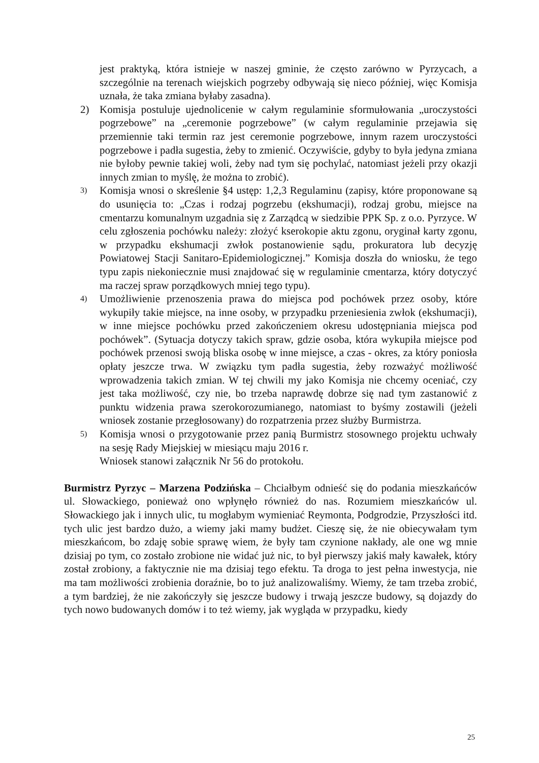jest praktyką, która istnieje w naszej gminie, że często zarówno w Pyrzycach, a szczególnie na terenach wiejskich pogrzeby odbywają się nieco później, więc Komisja uznała, że taka zmiana byłaby zasadna).
2) Komisja postuluje ujednolicenie w całym regulaminie sformułowania „uroczystości pogrzebowe” na „ceremonie pogrzebowe” (w całym regulaminie przejawia się przemiennie taki termin raz jest ceremonie pogrzebowe, innym razem uroczystości pogrzebowe i padła sugestia, żeby to zmienić. Oczywiście, gdyby to była jedyna zmiana nie byłoby pewnie takiej woli, żeby nad tym się pochylać, natomiast jeżeli przy okazji innych zmian to myślę, że można to zrobić).
3)
Komisja wnosi o skreślenie §4 ustęp: 1,2,3 Regulaminu (zapisy, które proponowane są do usunięcia to: „Czas i rodzaj pogrzebu (ekshumacji), rodzaj grobu, miejsce na cmentarzu komunalnym uzgadnia się z Zarządcą w siedzibie PPK Sp. z o.o. Pyrzyce. W celu zgłoszenia pochówku należy: złożyć kserokopie aktu zgonu, oryginał karty zgonu, w przypadku ekshumacji zwłok postanowienie sądu, prokuratora lub decyzję Powiatowej Stacji Sanitaro-Epidemiologicznej.” Komisja doszła do wniosku, że tego typu zapis niekoniecznie musi znajdować się w regulaminie cmentarza, który dotyczyć ma raczej spraw porządkowych mniej tego typu).
4)
Umożliwienie przenoszenia prawa do miejsca pod pochówek przez osoby, które wykupiły takie miejsce, na inne osoby, w przypadku przeniesienia zwłok (ekshumacji), w inne miejsce pochówku przed zakończeniem okresu udostępniania miejsca pod pochówek”. (Sytuacja dotyczy takich spraw, gdzie osoba, która wykupiła miejsce pod pochówek przenosi swoją bliska osobę w inne miejsce, a czas - okres, za który poniosła opłaty jeszcze trwa. W związku tym padła sugestia, żeby rozważyć możliwość wprowadzenia takich zmian. W tej chwili my jako Komisja nie chcemy oceniać, czy jest taka możliwość, czy nie, bo trzeba naprawdę dobrze się nad tym zastanowić z punktu widzenia prawa szerokorozumianego, natomiast to byśmy zostawili (jeżeli wniosek zostanie przegłosowany) do rozpatrzenia przez służby Burmistrza.
5)
Komisja wnosi o przygotowanie przez panią Burmistrz stosownego projektu uchwały na sesję Rady Miejskiej w miesiącu maju 2016 r.
Wniosek stanowi załącznik Nr 56 do protokołu.
Burmistrz Pyrzyc – Marzena Podzińska – Chciałbym odnieść się do podania mieszkańców ul. Słowackiego, ponieważ ono wpłynęło również do nas. Rozumiem mieszkańców ul. Słowackiego jak i innych ulic, tu mogłabym wymieniać Reymonta, Podgrodzie, Przyszłości itd. tych ulic jest bardzo dużo, a wiemy jaki mamy budżet. Cieszę się, że nie obiecywałam tym mieszkańcom, bo zdaję sobie sprawę wiem, że były tam czynione nakłady, ale one wg mnie dzisiaj po tym, co zostało zrobione nie widać już nic, to był pierwszy jakiś mały kawałek, który został zrobiony, a faktycznie nie ma dzisiaj tego efektu. Ta droga to jest pełna inwestycja, nie ma tam możliwości zrobienia doraźnie, bo to już analizowaliśmy. Wiemy, że tam trzeba zrobić, a tym bardziej, że nie zakończyły się jeszcze budowy i trwają jeszcze budowy, są dojazdy do tych nowo budowanych domów i to też wiemy, jak wygląda w przypadku, kiedy
25